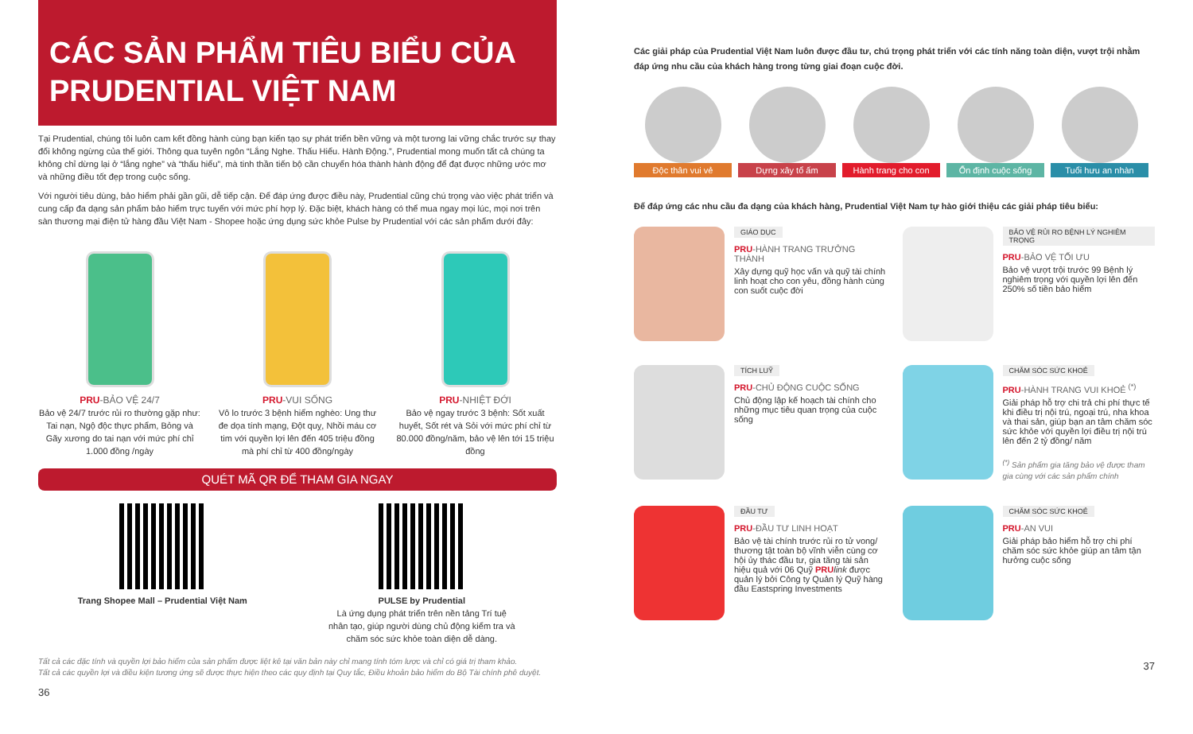CÁC SẢN PHẨM TIÊU BIỂU CỦA PRUDENTIAL VIỆT NAM
Tại Prudential, chúng tôi luôn cam kết đồng hành cùng bạn kiến tạo sự phát triển bền vững và một tương lai vững chắc trước sự thay đổi không ngừng của thế giới. Thông qua tuyên ngôn “Lắng Nghe. Thấu Hiểu. Hành Động.”, Prudential mong muốn tất cả chúng ta không chỉ dừng lại ở “lắng nghe” và “thấu hiểu”, mà tinh thần tiến bộ cần chuyển hóa thành hành động để đạt được những ước mơ và những điều tốt đẹp trong cuộc sống.
Với người tiêu dùng, bảo hiểm phải gần gũi, dễ tiếp cận. Để đáp ứng được điều này, Prudential cũng chú trọng vào việc phát triển và cung cấp đa dạng sản phẩm bảo hiểm trực tuyến với mức phí hợp lý. Đặc biệt, khách hàng có thể mua ngay mọi lúc, mọi nơi trên sàn thương mại điện tử hàng đầu Việt Nam - Shopee hoặc ứng dụng sức khỏe Pulse by Prudential với các sản phẩm dưới đây:
PRU-BẢO VỆ 24/7
Bảo vệ 24/7 trước rủi ro thường gặp như: Tai nạn, Ngộ độc thực phẩm, Bỏng và Gãy xương do tai nạn với mức phí chỉ 1.000 đồng /ngày
PRU-VUI SỐNG
Vô lo trước 3 bệnh hiểm nghèo: Ung thư đe dọa tính mạng, Đột quỵ, Nhồi máu cơ tim với quyền lợi lên đến 405 triệu đồng mà phí chỉ từ 400 đồng/ngày
PRU-NHIỆT ĐỚI
Bảo vệ ngay trước 3 bệnh: Sốt xuất huyết, Sốt rét và Sỏi với mức phí chỉ từ 80.000 đồng/năm, bảo vệ lên tới 15 triệu đồng
QUÉT MÃ QR ĐỂ THAM GIA NGAY
Trang Shopee Mall – Prudential Việt Nam
PULSE by Prudential
Là ứng dụng phát triển trên nền tảng Trí tuệ nhân tạo, giúp người dùng chủ động kiểm tra và chăm sóc sức khỏe toàn diện dễ dàng.
Tất cả các đặc tính và quyền lợi bảo hiểm của sản phẩm được liệt kê tại văn bản này chỉ mang tính tóm lược và chỉ có giá trị tham khảo.
Tất cả các quyền lợi và điều kiện tương ứng sẽ được thực hiện theo các quy định tại Quy tắc, Điều khoản bảo hiểm do Bộ Tài chính phê duyệt.
36
Các giải pháp của Prudential Việt Nam luôn được đầu tư, chú trọng phát triển với các tính năng toàn diện, vượt trội nhằm đáp ứng nhu cầu của khách hàng trong từng giai đoạn cuộc đời.
Độc thân vui vẻ Dựng xây tổ ấm Hành trang cho con Ổn định cuộc sống Tuổi hưu an nhàn
Để đáp ứng các nhu cầu đa dạng của khách hàng, Prudential Việt Nam tự hào giới thiệu các giải pháp tiêu biểu:
GIÁO DỤC
PRU-HÀNH TRANG TRƯỞNG THÀNH
Xây dựng quỹ học vấn và quỹ tài chính linh hoạt cho con yêu, đồng hành cùng con suốt cuộc đời
BẢO VỆ RỦI RO BỆNH LÝ NGHIÊM TRỌNG
PRU-BẢO VỆ TỐI ƯU
Bảo vệ vượt trội trước 99 Bệnh lý nghiêm trọng với quyền lợi lên đến 250% số tiền bảo hiểm
TÍCH LUỸ
PRU-CHỦ ĐỘNG CUỘC SỐNG
Chủ động lập kế hoạch tài chính cho những mục tiêu quan trọng của cuộc sống
CHĂM SÓC SỨC KHOẺ
PRU-HÀNH TRANG VUI KHOẺ <sup>(*)</sup>
Giải pháp hỗ trợ chi trả chi phí thực tế khi điều trị nội trú, ngoại trú, nha khoa và thai sản, giúp bạn an tâm chăm sóc sức khỏe với quyền lợi điều trị nội trú lên đến 2 tỷ đồng/ năm
<sup>(*)</sup> Sản phẩm gia tăng bảo vệ được tham gia cùng với các sản phẩm chính
ĐẦU TƯ
PRU-ĐẦU TƯ LINH HOẠT
Bảo vệ tài chính trước rủi ro tử vong/ thương tật toàn bộ vĩnh viễn cùng cơ hội ủy thác đầu tư, gia tăng tài sản hiệu quả với 06 Quỹ PRU link được quản lý bởi Công ty Quản lý Quỹ hàng đầu Eastspring Investments
CHĂM SÓC SỨC KHOẺ
PRU-AN VUI
Giải pháp bảo hiểm hỗ trợ chi phí chăm sóc sức khỏe giúp an tâm tận hưởng cuộc sống
37